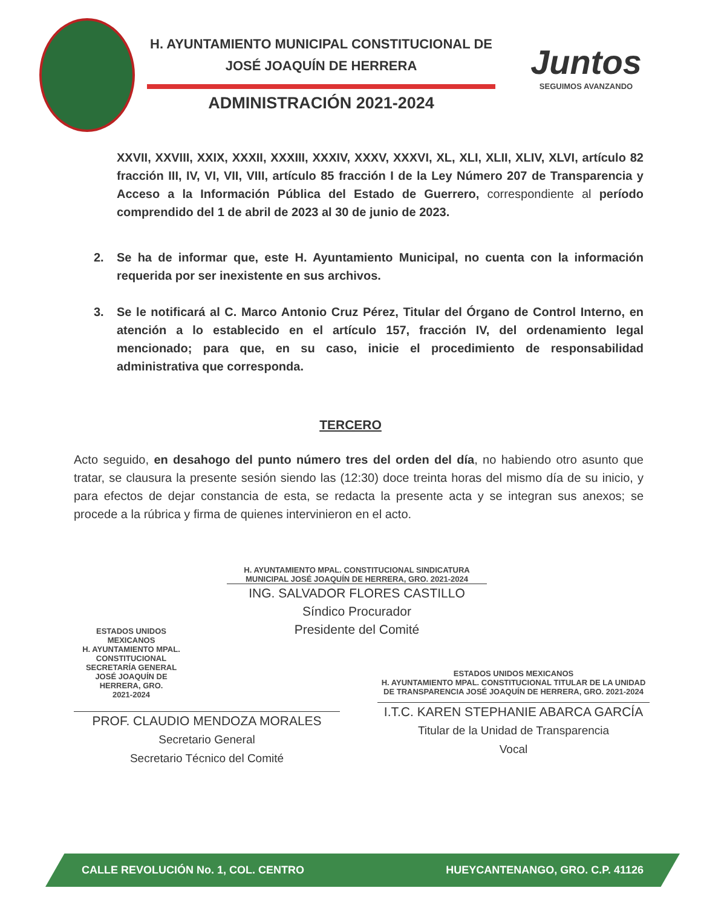H. AYUNTAMIENTO MUNICIPAL CONSTITUCIONAL DE
JOSÉ JOAQUÍN DE HERRERA
ADMINISTRACIÓN 2021-2024
Juntos
SEGUIMOS AVANZANDO
XXVII, XXVIII, XXIX, XXXII, XXXIII, XXXIV, XXXV, XXXVI, XL, XLI, XLII, XLIV, XLVI, artículo 82 fracción III, IV, VI, VII, VIII, artículo 85 fracción I de la Ley Número 207 de Transparencia y Acceso a la Información Pública del Estado de Guerrero, correspondiente al período comprendido del 1 de abril de 2023 al 30 de junio de 2023.
2. Se ha de informar que, este H. Ayuntamiento Municipal, no cuenta con la información requerida por ser inexistente en sus archivos.
3. Se le notificará al C. Marco Antonio Cruz Pérez, Titular del Órgano de Control Interno, en atención a lo establecido en el artículo 157, fracción IV, del ordenamiento legal mencionado; para que, en su caso, inicie el procedimiento de responsabilidad administrativa que corresponda.
TERCERO
Acto seguido, en desahogo del punto número tres del orden del día, no habiendo otro asunto que tratar, se clausura la presente sesión siendo las (12:30) doce treinta horas del mismo día de su inicio, y para efectos de dejar constancia de esta, se redacta la presente acta y se integran sus anexos; se procede a la rúbrica y firma de quienes intervinieron en el acto.
H. AYUNTAMIENTO MPAL. CONSTITUCIONAL SINDICATURA MUNICIPAL JOSÉ JOAQUÍN DE HERRERA, GRO. 2021-2024
ING. SALVADOR FLORES CASTILLO
Síndico Procurador
Presidente del Comité
ESTADOS UNIDOS MEXICANOS
H. AYUNTAMIENTO MPAL. CONSTITUCIONAL
SECRETARÍA GENERAL
JOSÉ JOAQUÍN DE HERRERA, GRO.
2021-2024
PROF. CLAUDIO MENDOZA MORALES
Secretario General
Secretario Técnico del Comité
ESTADOS UNIDOS MEXICANOS
H. AYUNTAMIENTO MPAL. CONSTITUCIONAL TITULAR DE LA UNIDAD DE TRANSPARENCIA JOSÉ JOAQUÍN DE HERRERA, GRO. 2021-2024
I.T.C. KAREN STEPHANIE ABARCA GARCÍA
Titular de la Unidad de Transparencia
Vocal
CALLE REVOLUCIÓN No. 1, COL. CENTRO HUEYCANTENANGO, GRO. C.P. 41126